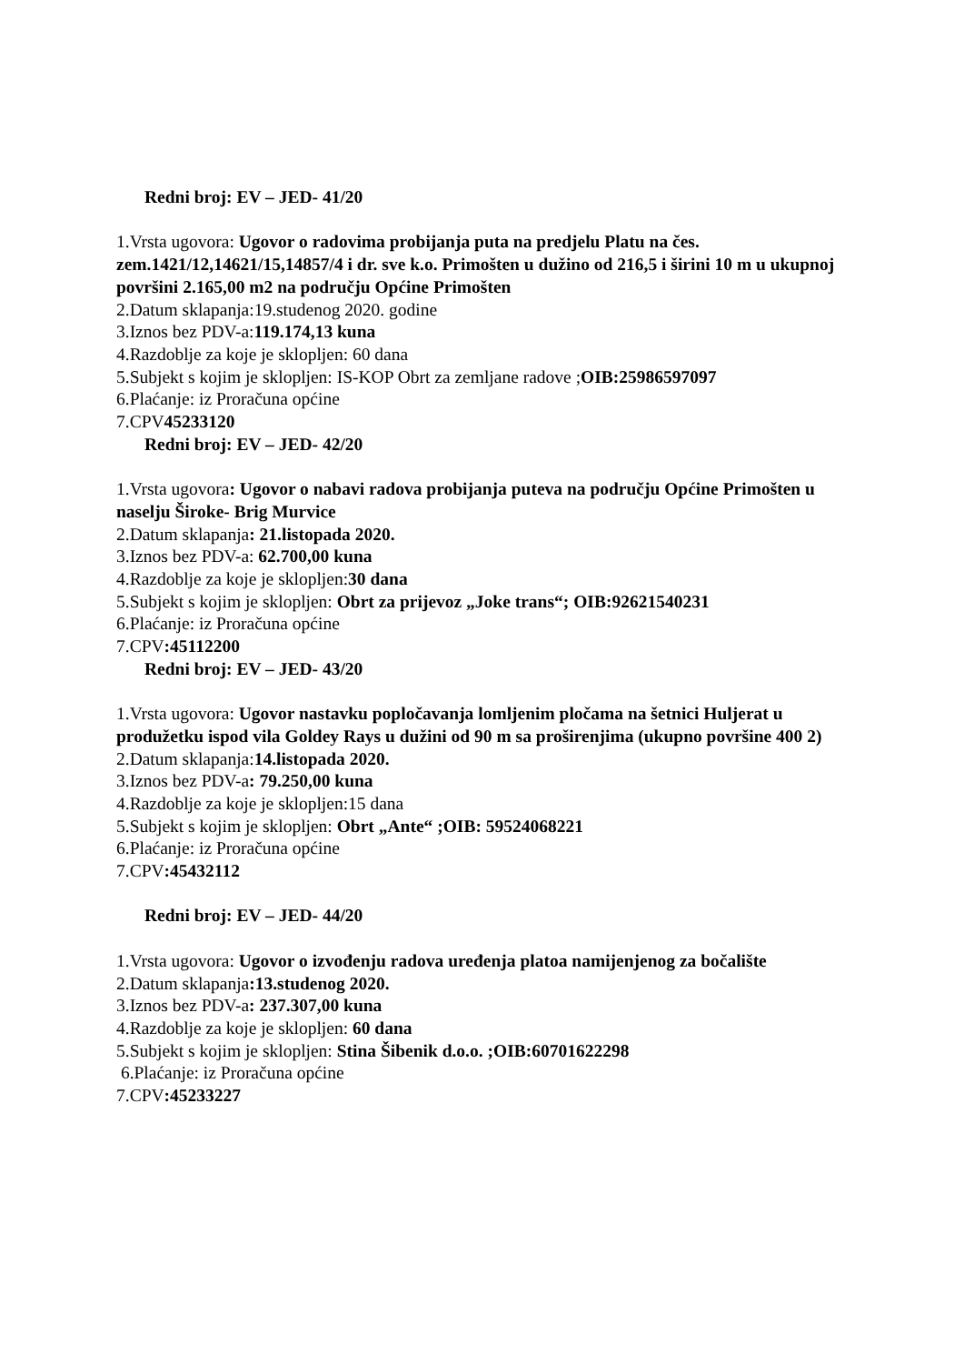Redni broj: EV – JED- 41/20
1.Vrsta ugovora: Ugovor o radovima probijanja puta na predjelu Platu na čes. zem.1421/12,14621/15,14857/4 i dr. sve k.o. Primošten u dužino od 216,5 i širini 10 m u ukupnoj površini 2.165,00 m2 na području Općine Primošten
2.Datum sklapanja:19.studenog 2020. godine
3.Iznos bez PDV-a:119.174,13 kuna
4.Razdoblje za koje je sklopljen: 60 dana
5.Subjekt s kojim je sklopljen: IS-KOP Obrt za zemljane radove ;OIB:25986597097
6.Plaćanje: iz Proračuna općine
7.CPV45233120
Redni broj: EV – JED- 42/20
1.Vrsta ugovora: Ugovor o nabavi radova probijanja puteva na području Općine Primošten u naselju Široke- Brig Murvice
2.Datum sklapanja: 21.listopada 2020.
3.Iznos bez PDV-a: 62.700,00 kuna
4.Razdoblje za koje je sklopljen:30 dana
5.Subjekt s kojim je sklopljen: Obrt za prijevoz „Joke trans“; OIB:92621540231
6.Plaćanje: iz Proračuna općine
7.CPV:45112200
Redni broj: EV – JED- 43/20
1.Vrsta ugovora: Ugovor nastavku popločavanja lomljenim pločama na šetnici Huljerat u produžetku ispod vila Goldey Rays u dužini od 90 m sa proširenjima (ukupno površine 400 2)
2.Datum sklapanja:14.listopada 2020.
3.Iznos bez PDV-a: 79.250,00 kuna
4.Razdoblje za koje je sklopljen:15 dana
5.Subjekt s kojim je sklopljen: Obrt „Ante“ ;OIB: 59524068221
6.Plaćanje: iz Proračuna općine
7.CPV:45432112
Redni broj: EV – JED- 44/20
1.Vrsta ugovora: Ugovor o izvođenju radova uređenja platoa namijenjenog za bočalište
2.Datum sklapanja:13.studenog 2020.
3.Iznos bez PDV-a: 237.307,00 kuna
4.Razdoblje za koje je sklopljen: 60 dana
5.Subjekt s kojim je sklopljen: Stina Šibenik d.o.o. ;OIB:60701622298
6.Plaćanje: iz Proračuna općine
7.CPV:45233227